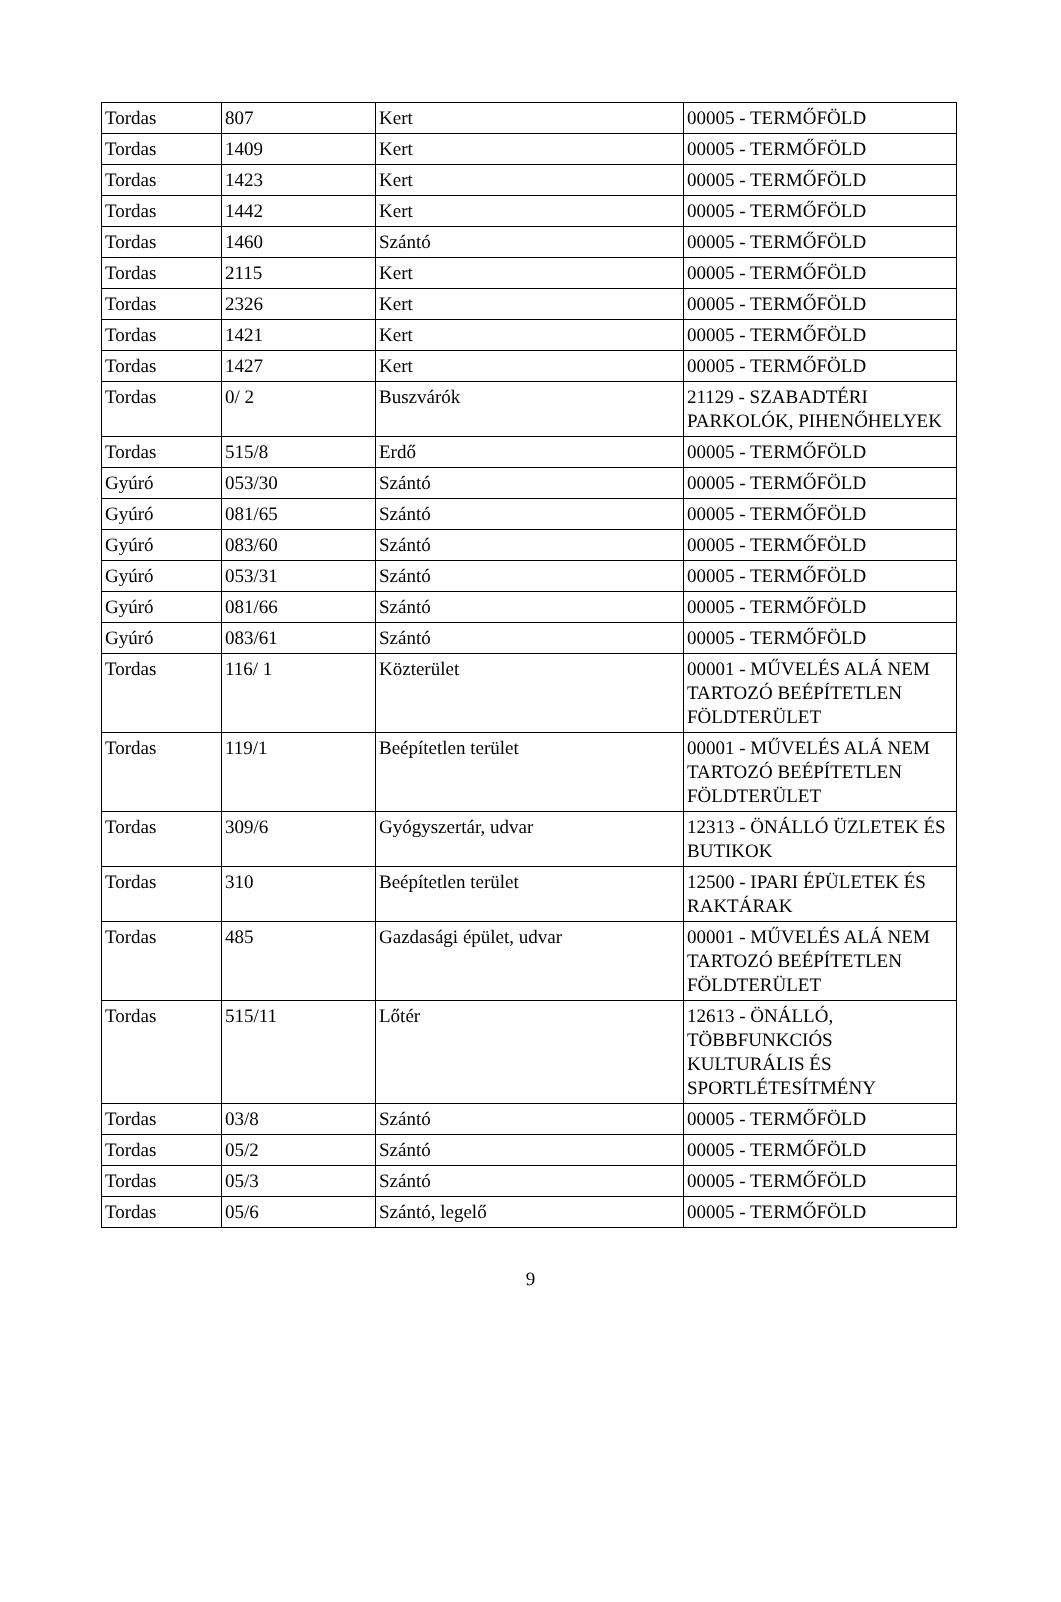| Tordas | 807 | Kert | 00005 - TERMŐFÖLD |
| Tordas | 1409 | Kert | 00005 - TERMŐFÖLD |
| Tordas | 1423 | Kert | 00005 - TERMŐFÖLD |
| Tordas | 1442 | Kert | 00005 - TERMŐFÖLD |
| Tordas | 1460 | Szántó | 00005 - TERMŐFÖLD |
| Tordas | 2115 | Kert | 00005 - TERMŐFÖLD |
| Tordas | 2326 | Kert | 00005 - TERMŐFÖLD |
| Tordas | 1421 | Kert | 00005 - TERMŐFÖLD |
| Tordas | 1427 | Kert | 00005 - TERMŐFÖLD |
| Tordas | 0/ 2 | Buszvárók | 21129 - SZABADTÉRI PARKOLÓK, PIHENŐHELYEK |
| Tordas | 515/8 | Erdő | 00005 - TERMŐFÖLD |
| Gyúró | 053/30 | Szántó | 00005 - TERMŐFÖLD |
| Gyúró | 081/65 | Szántó | 00005 - TERMŐFÖLD |
| Gyúró | 083/60 | Szántó | 00005 - TERMŐFÖLD |
| Gyúró | 053/31 | Szántó | 00005 - TERMŐFÖLD |
| Gyúró | 081/66 | Szántó | 00005 - TERMŐFÖLD |
| Gyúró | 083/61 | Szántó | 00005 - TERMŐFÖLD |
| Tordas | 116/ 1 | Közterület | 00001 - MŰVELÉS ALÁ NEM TARTOZÓ BEÉPÍTETLEN FÖLDTERÜLET |
| Tordas | 119/1 | Beépítetlen terület | 00001 - MŰVELÉS ALÁ NEM TARTOZÓ BEÉPÍTETLEN FÖLDTERÜLET |
| Tordas | 309/6 | Gyógyszertár, udvar | 12313 - ÖNÁLLÓ ÜZLETEK ÉS BUTIKOK |
| Tordas | 310 | Beépítetlen terület | 12500 - IPARI ÉPÜLETEK ÉS RAKTÁRAK |
| Tordas | 485 | Gazdasági épület, udvar | 00001 - MŰVELÉS ALÁ NEM TARTOZÓ BEÉPÍTETLEN FÖLDTERÜLET |
| Tordas | 515/11 | Lőtér | 12613 - ÖNÁLLÓ, TÖBBFUNKCIÓS KULTURÁLIS ÉS SPORTLÉTESÍTMÉNY |
| Tordas | 03/8 | Szántó | 00005 - TERMŐFÖLD |
| Tordas | 05/2 | Szántó | 00005 - TERMŐFÖLD |
| Tordas | 05/3 | Szántó | 00005 - TERMŐFÖLD |
| Tordas | 05/6 | Szántó, legelő | 00005 - TERMŐFÖLD |
9